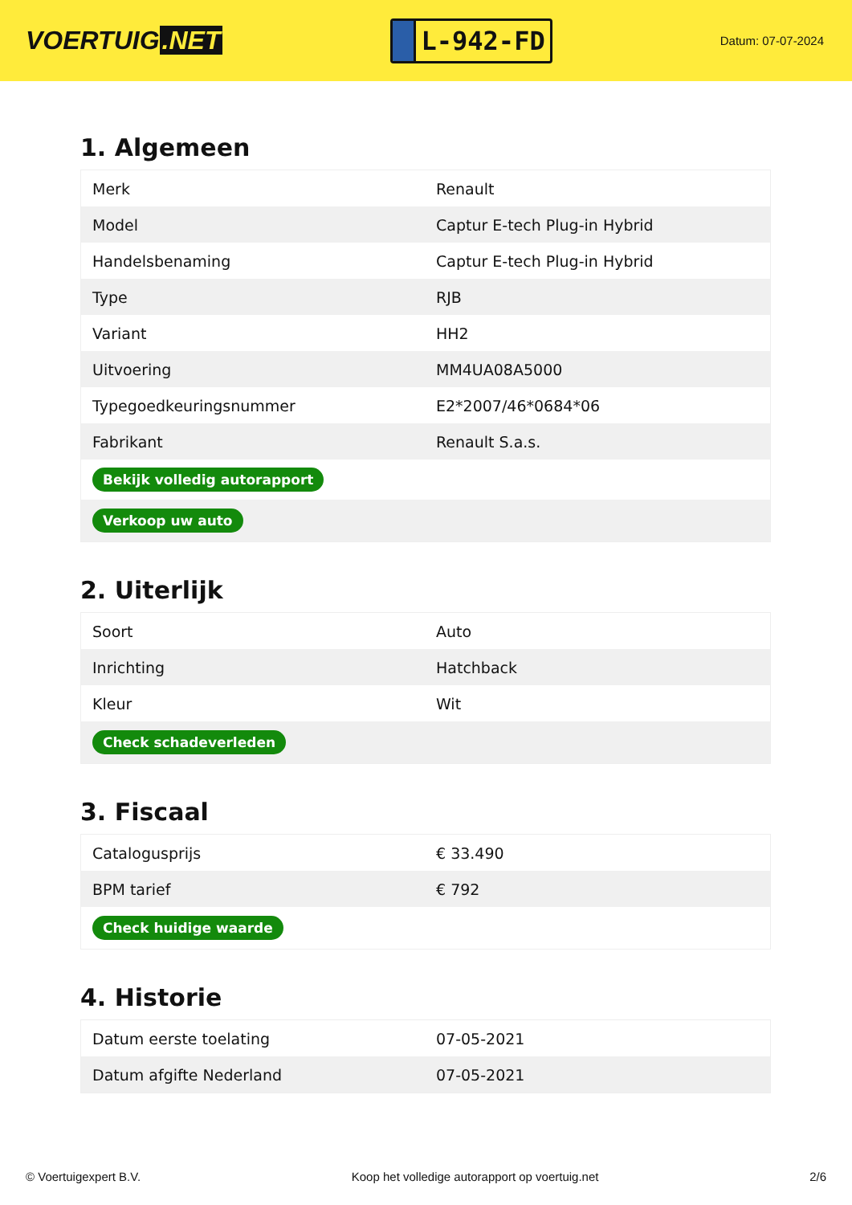VOERTUIG.NET
L-942-FD
Datum: 07-07-2024
1. Algemeen
| Merk | Renault |
| Model | Captur E-tech Plug-in Hybrid |
| Handelsbenaming | Captur E-tech Plug-in Hybrid |
| Type | RJB |
| Variant | HH2 |
| Uitvoering | MM4UA08A5000 |
| Typegoedkeuringsnummer | E2*2007/46*0684*06 |
| Fabrikant | Renault S.a.s. |
| Bekijk volledig autorapport | |
| Verkoop uw auto | |
2. Uiterlijk
| Soort | Auto |
| Inrichting | Hatchback |
| Kleur | Wit |
| Check schadeverleden | |
3. Fiscaal
| Catalogusprijs | € 33.490 |
| BPM tarief | € 792 |
| Check huidige waarde | |
4. Historie
| Datum eerste toelating | 07-05-2021 |
| Datum afgifte Nederland | 07-05-2021 |
© Voertuigexpert B.V. Koop het volledige autorapport op voertuig.net 2/6